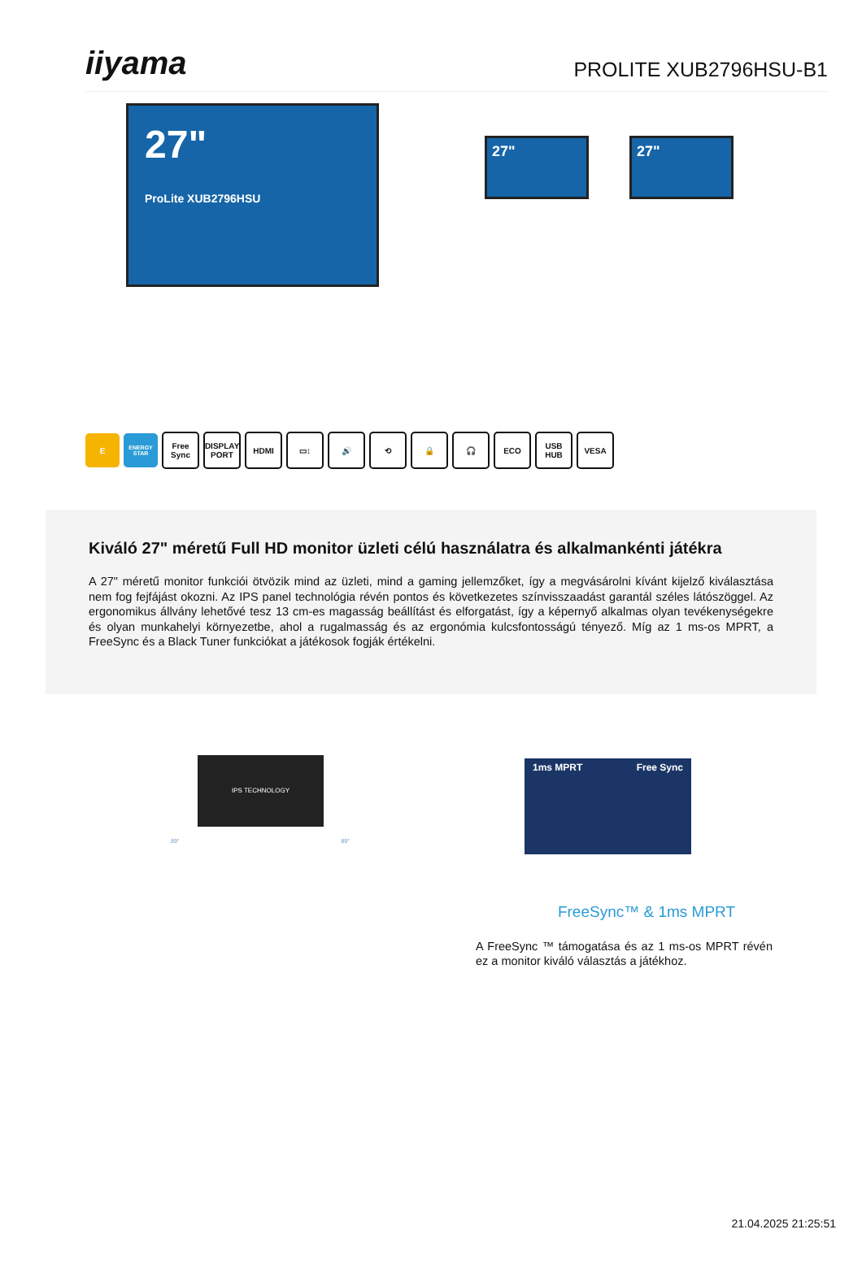iiyama
PROLITE XUB2796HSU-B1
27"
ProLite XUB2796HSU
27" 27"
E
ENERGY STAR
Free Sync
DISPLAY PORT
HDMI ▭↕ 🔊 ⟲ 🔒 🎧 ECO USB HUB VESA
Kiváló 27" méretű Full HD monitor üzleti célú használatra és alkalmankénti játékra
A 27" méretű monitor funkciói ötvözik mind az üzleti, mind a gaming jellemzőket, így a megvásárolni kívánt kijelző kiválasztása nem fog fejfájást okozni. Az IPS panel technológia révén pontos és következetes színvisszaadást garantál széles látószöggel. Az ergonomikus állvány lehetővé tesz 13 cm-es magasság beállítást és elforgatást, így a képernyő alkalmas olyan tevékenységekre és olyan munkahelyi környezetbe, ahol a rugalmasság és az ergonómia kulcsfontosságú tényező. Míg az 1 ms-os MPRT, a FreeSync és a Black Tuner funkciókat a játékosok fogják értékelni.
IPS TECHNOLOGY
89° 89°
1ms MPRT Free Sync
FreeSync™ & 1ms MPRT
A FreeSync ™ támogatása és az 1 ms-os MPRT révén ez a monitor kiváló választás a játékhoz.
21.04.2025 21:25:51